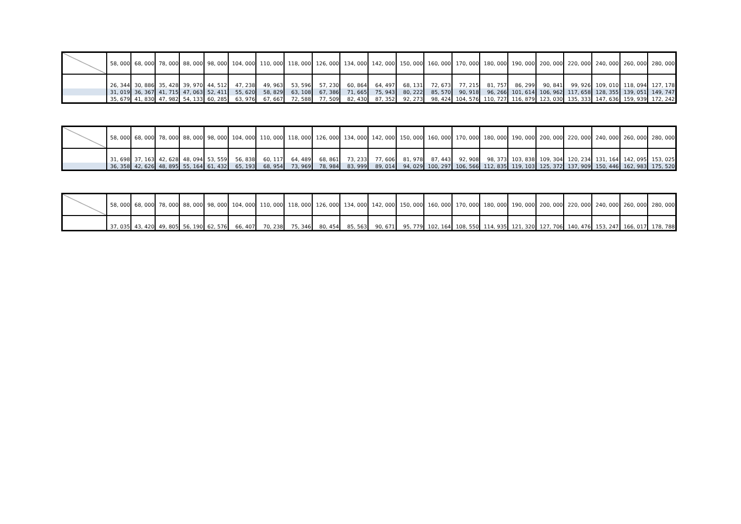| | 58, 000 | 68, 000 | 78, 000 | 88, 000 | 98, 000 | 104, 000 | 110, 000 | 118, 000 | 126, 000 | 134, 000 | 142, 000 | 150, 000 | 160, 000 | 170, 000 | 180, 000 | 190, 000 | 200, 000 | 220, 000 | 240, 000 | 260, 000 | 280, 000 |
| --- | --- | --- | --- | --- | --- | --- | --- | --- | --- | --- | --- | --- | --- | --- | --- | --- | --- | --- | --- | --- | --- |
| | 26, 344 | 30, 886 | 35, 428 | 39, 970 | 44, 512 | 47, 238 | 49, 963 | 53, 596 | 57, 230 | 60, 864 | 64, 497 | 68, 131 | 72, 673 | 77, 215 | 81, 757 | 86, 299 | 90, 841 | 99, 926 | 109, 010 | 118, 094 | 127, 178 |
| | 31, 019 | 36, 367 | 41, 715 | 47, 063 | 52, 411 | 55, 620 | 58, 829 | 63, 108 | 67, 386 | 71, 665 | 75, 943 | 80, 222 | 85, 570 | 90, 918 | 96, 266 | 101, 614 | 106, 962 | 117, 658 | 128, 355 | 139, 051 | 149, 747 |
| | 35, 679 | 41, 830 | 47, 982 | 54, 133 | 60, 285 | 63, 976 | 67, 667 | 72, 588 | 77, 509 | 82, 430 | 87, 352 | 92, 273 | 98, 424 | 104, 576 | 110, 727 | 116, 879 | 123, 030 | 135, 333 | 147, 636 | 159, 939 | 172, 242 |
| | 58, 000 | 68, 000 | 78, 000 | 88, 000 | 98, 000 | 104, 000 | 110, 000 | 118, 000 | 126, 000 | 134, 000 | 142, 000 | 150, 000 | 160, 000 | 170, 000 | 180, 000 | 190, 000 | 200, 000 | 220, 000 | 240, 000 | 260, 000 | 280, 000 |
| --- | --- | --- | --- | --- | --- | --- | --- | --- | --- | --- | --- | --- | --- | --- | --- | --- | --- | --- | --- | --- | --- |
| | 31, 698 | 37, 163 | 42, 628 | 48, 094 | 53, 559 | 56, 838 | 60, 117 | 64, 489 | 68, 861 | 73, 233 | 77, 606 | 81, 978 | 87, 443 | 92, 908 | 98, 373 | 103, 838 | 109, 304 | 120, 234 | 131, 164 | 142, 095 | 153, 025 |
| | 36, 358 | 42, 626 | 48, 895 | 55, 164 | 61, 432 | 65, 193 | 68, 954 | 73, 969 | 78, 984 | 83, 999 | 89, 014 | 94, 029 | 100, 297 | 106, 566 | 112, 835 | 119, 103 | 125, 372 | 137, 909 | 150, 446 | 162, 983 | 175, 520 |
| | 58, 000 | 68, 000 | 78, 000 | 88, 000 | 98, 000 | 104, 000 | 110, 000 | 118, 000 | 126, 000 | 134, 000 | 142, 000 | 150, 000 | 160, 000 | 170, 000 | 180, 000 | 190, 000 | 200, 000 | 220, 000 | 240, 000 | 260, 000 | 280, 000 |
| --- | --- | --- | --- | --- | --- | --- | --- | --- | --- | --- | --- | --- | --- | --- | --- | --- | --- | --- | --- | --- | --- |
| | 37, 035 | 43, 420 | 49, 805 | 56, 190 | 62, 576 | 66, 407 | 70, 238 | 75, 346 | 80, 454 | 85, 563 | 90, 671 | 95, 779 | 102, 164 | 108, 550 | 114, 935 | 121, 320 | 127, 706 | 140, 476 | 153, 247 | 166, 017 | 178, 788 |